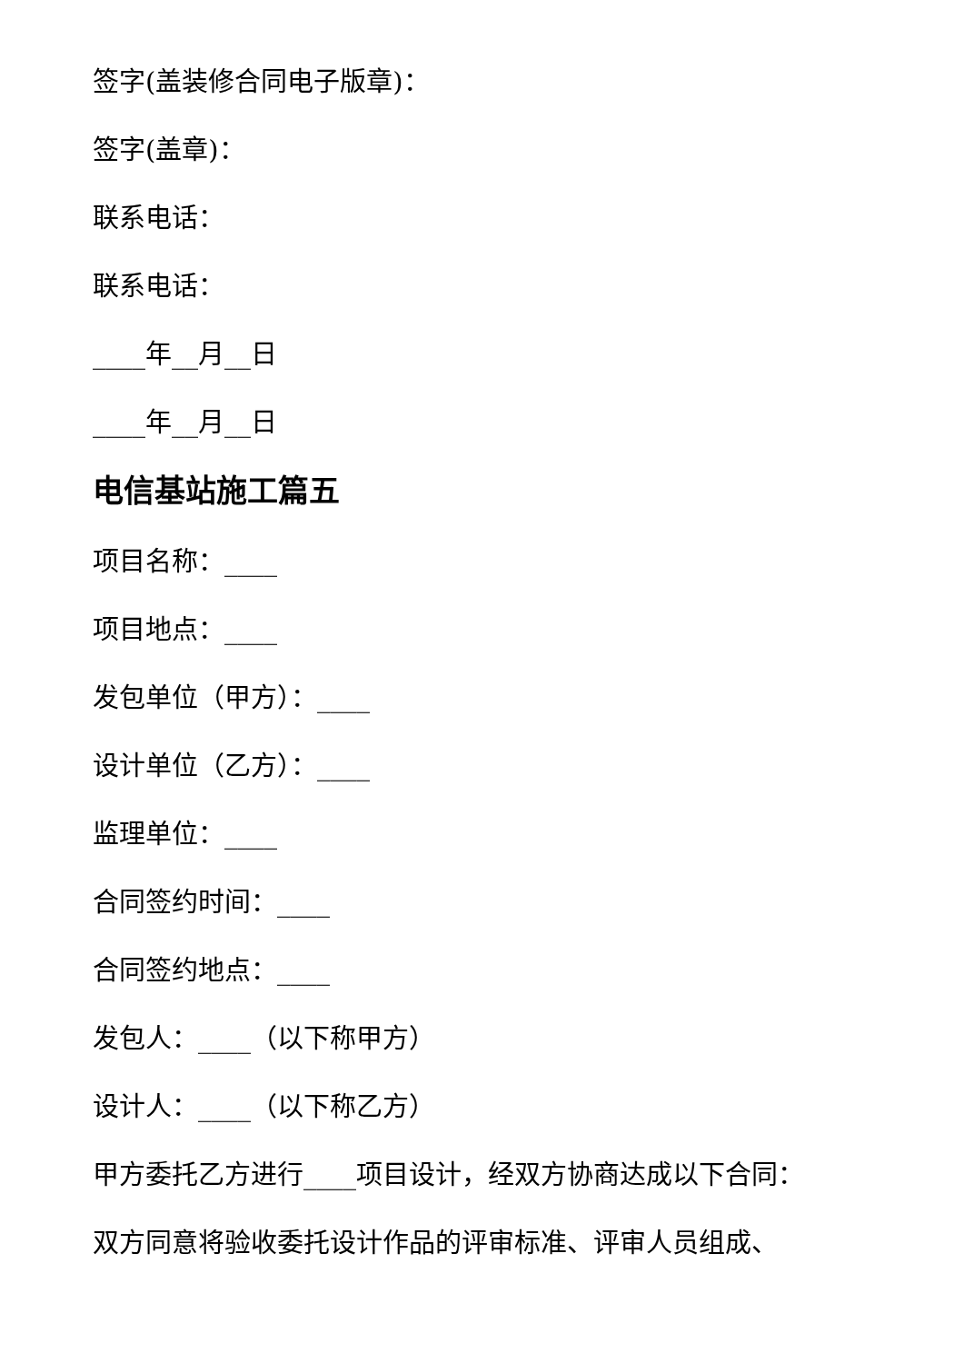签字(盖装修合同电子版章)：
签字(盖章)：
联系电话：
联系电话：
____年__月__日
____年__月__日
电信基站施工篇五
项目名称：____
项目地点：____
发包单位（甲方）：____
设计单位（乙方）：____
监理单位：____
合同签约时间：____
合同签约地点：____
发包人：____（以下称甲方）
设计人：____（以下称乙方）
甲方委托乙方进行____项目设计，经双方协商达成以下合同：
双方同意将验收委托设计作品的评审标准、评审人员组成、